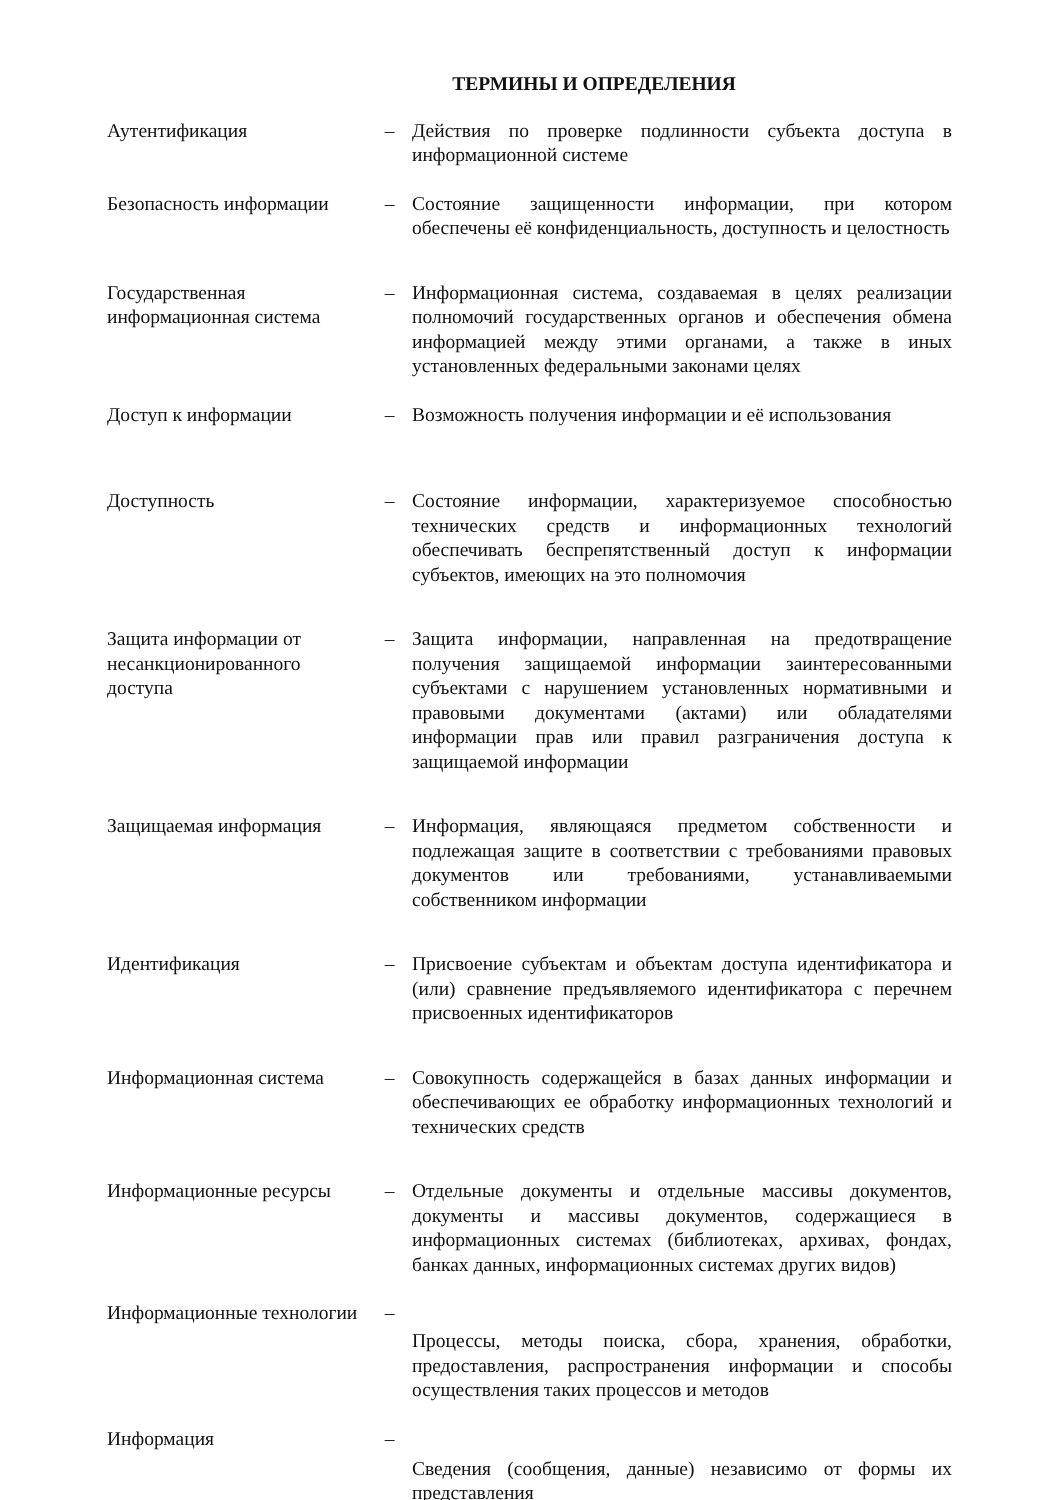ТЕРМИНЫ И ОПРЕДЕЛЕНИЯ
Аутентификация – Действия по проверке подлинности субъекта доступа в информационной системе
Безопасность информации
– Состояние защищенности информации, при котором обеспечены её конфиденциальность, доступность и целостность
Государственная информационная система
– Информационная система, создаваемая в целях реализации полномочий государственных органов и обеспечения обмена информацией между этими органами, а также в иных установленных федеральными законами целях
Доступ к информации – Возможность получения информации и её использования
Доступность – Состояние информации, характеризуемое способностью технических средств и информационных технологий обеспечивать беспрепятственный доступ к информации субъектов, имеющих на это полномочия
Защита информации от несанкционированного доступа
– Защита информации, направленная на предотвращение получения защищаемой информации заинтересованными субъектами с нарушением установленных нормативными и правовыми документами (актами) или обладателями информации прав или правил разграничения доступа к защищаемой информации
Защищаемая информация – Информация, являющаяся предметом собственности и подлежащая защите в соответствии с требованиями правовых документов или требованиями, устанавливаемыми собственником информации
Идентификация – Присвоение субъектам и объектам доступа идентификатора и (или) сравнение предъявляемого идентификатора с перечнем присвоенных идентификаторов
Информационная система – Совокупность содержащейся в базах данных информации и обеспечивающих ее обработку информационных технологий и технических средств
Информационные ресурсы – Отдельные документы и отдельные массивы документов, документы и массивы документов, содержащиеся в информационных системах (библиотеках, архивах, фондах, банках данных, информационных системах других видов)
Информационные технологии
–
Процессы, методы поиска, сбора, хранения, обработки, предоставления, распространения информации и способы осуществления таких процессов и методов
Информация –
Сведения (сообщения, данные) независимо от формы их представления